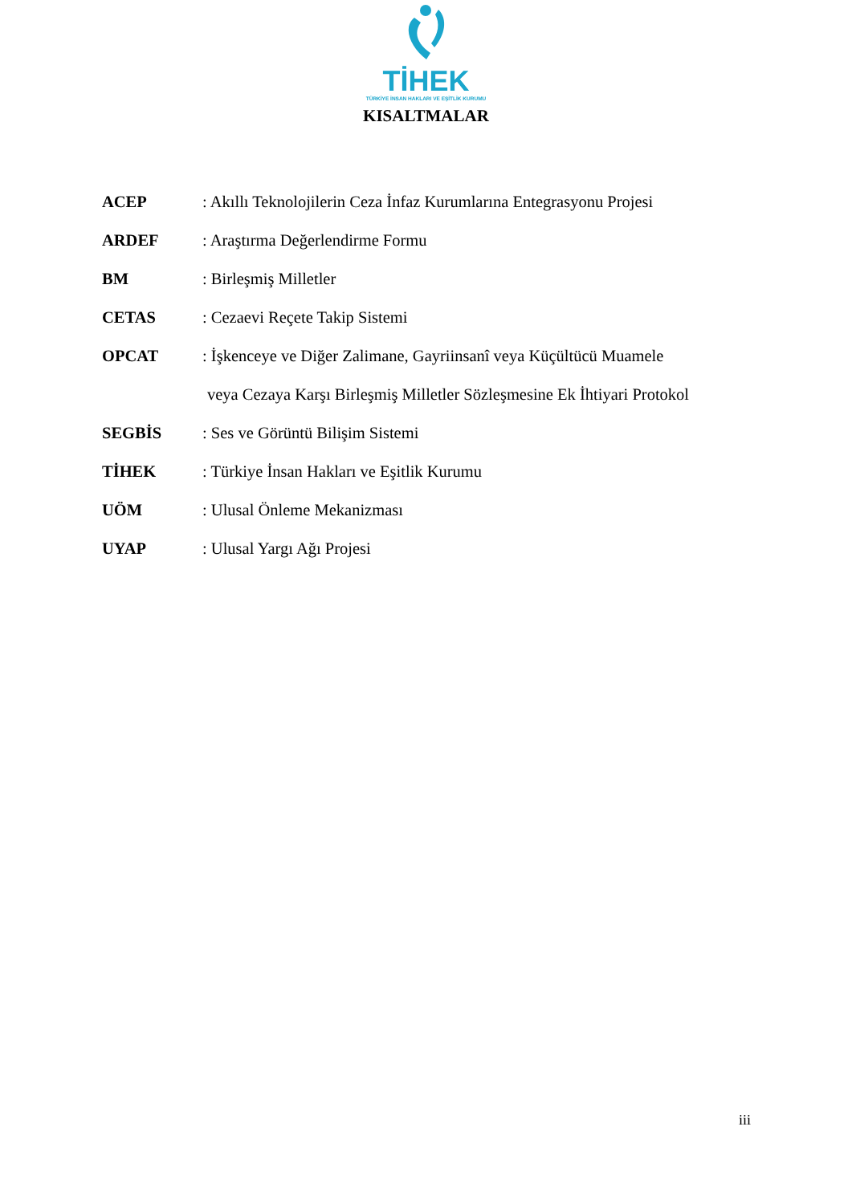TİHEK
TÜRKİYE İNSAN HAKLARI VE EŞİTLİK KURUMU
KISALTMALAR
ACEP : Akıllı Teknolojilerin Ceza İnfaz Kurumlarına Entegrasyonu Projesi
ARDEF : Araştırma Değerlendirme Formu
BM : Birleşmiş Milletler
CETAS : Cezaevi Reçete Takip Sistemi
OPCAT : İşkenceye ve Diğer Zalimane, Gayriinsanî veya Küçültücü Muamele
veya Cezaya Karşı Birleşmiş Milletler Sözleşmesine Ek İhtiyari Protokol
SEGBİS : Ses ve Görüntü Bilişim Sistemi
TİHEK : Türkiye İnsan Hakları ve Eşitlik Kurumu
UÖM : Ulusal Önleme Mekanizması
UYAP : Ulusal Yargı Ağı Projesi
iii